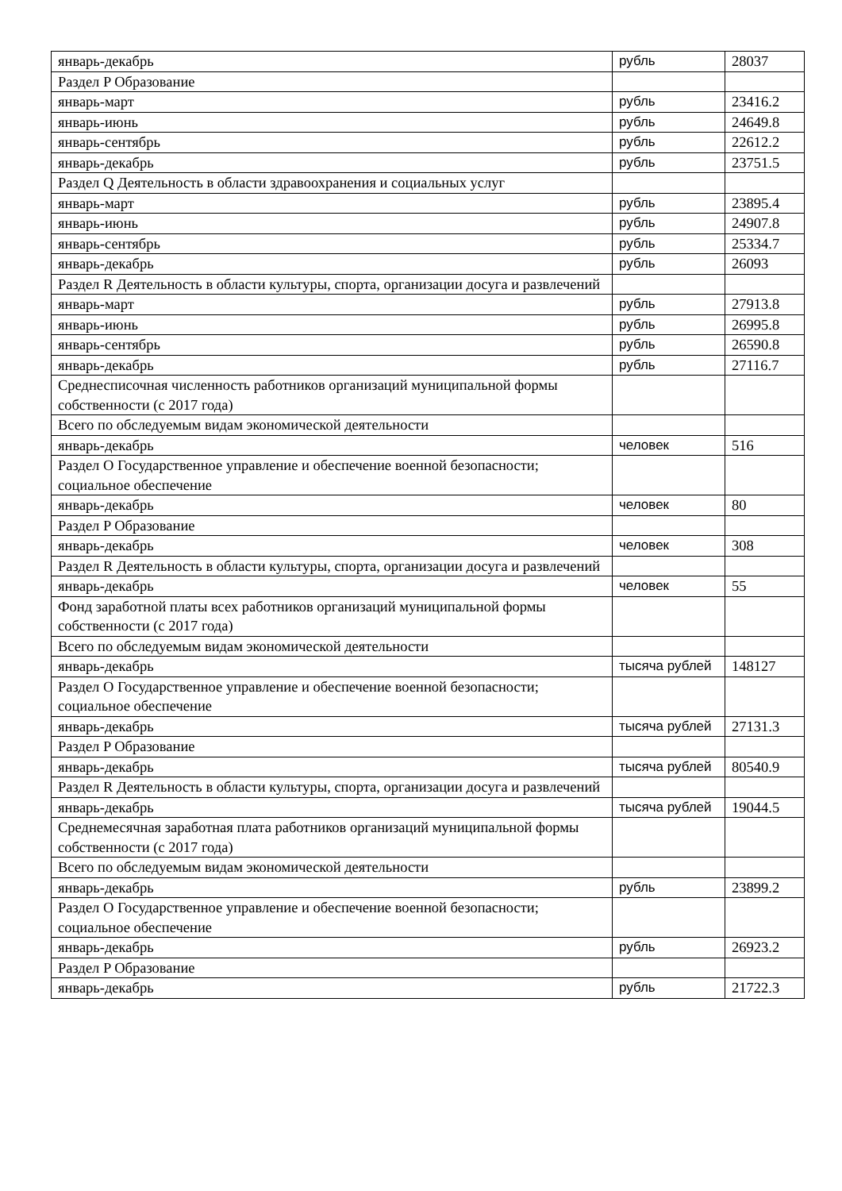| январь-декабрь | рубль | 28037 |
| Раздел P Образование | | |
| январь-март | рубль | 23416.2 |
| январь-июнь | рубль | 24649.8 |
| январь-сентябрь | рубль | 22612.2 |
| январь-декабрь | рубль | 23751.5 |
| Раздел Q Деятельность в области здравоохранения и социальных услуг | | |
| январь-март | рубль | 23895.4 |
| январь-июнь | рубль | 24907.8 |
| январь-сентябрь | рубль | 25334.7 |
| январь-декабрь | рубль | 26093 |
| Раздел R Деятельность в области культуры, спорта, организации досуга и развлечений | | |
| январь-март | рубль | 27913.8 |
| январь-июнь | рубль | 26995.8 |
| январь-сентябрь | рубль | 26590.8 |
| январь-декабрь | рубль | 27116.7 |
| Среднесписочная численность работников организаций муниципальной формы собственности (с 2017 года) | | |
| Всего по обследуемым видам экономической деятельности | | |
| январь-декабрь | человек | 516 |
| Раздел O Государственное управление и обеспечение военной безопасности; социальное обеспечение | | |
| январь-декабрь | человек | 80 |
| Раздел P Образование | | |
| январь-декабрь | человек | 308 |
| Раздел R Деятельность в области культуры, спорта, организации досуга и развлечений | | |
| январь-декабрь | человек | 55 |
| Фонд заработной платы всех работников организаций муниципальной формы собственности (с 2017 года) | | |
| Всего по обследуемым видам экономической деятельности | | |
| январь-декабрь | тысяча рублей | 148127 |
| Раздел O Государственное управление и обеспечение военной безопасности; социальное обеспечение | | |
| январь-декабрь | тысяча рублей | 27131.3 |
| Раздел P Образование | | |
| январь-декабрь | тысяча рублей | 80540.9 |
| Раздел R Деятельность в области культуры, спорта, организации досуга и развлечений | | |
| январь-декабрь | тысяча рублей | 19044.5 |
| Среднемесячная заработная плата работников организаций муниципальной формы собственности (с 2017 года) | | |
| Всего по обследуемым видам экономической деятельности | | |
| январь-декабрь | рубль | 23899.2 |
| Раздел O Государственное управление и обеспечение военной безопасности; социальное обеспечение | | |
| январь-декабрь | рубль | 26923.2 |
| Раздел P Образование | | |
| январь-декабрь | рубль | 21722.3 |